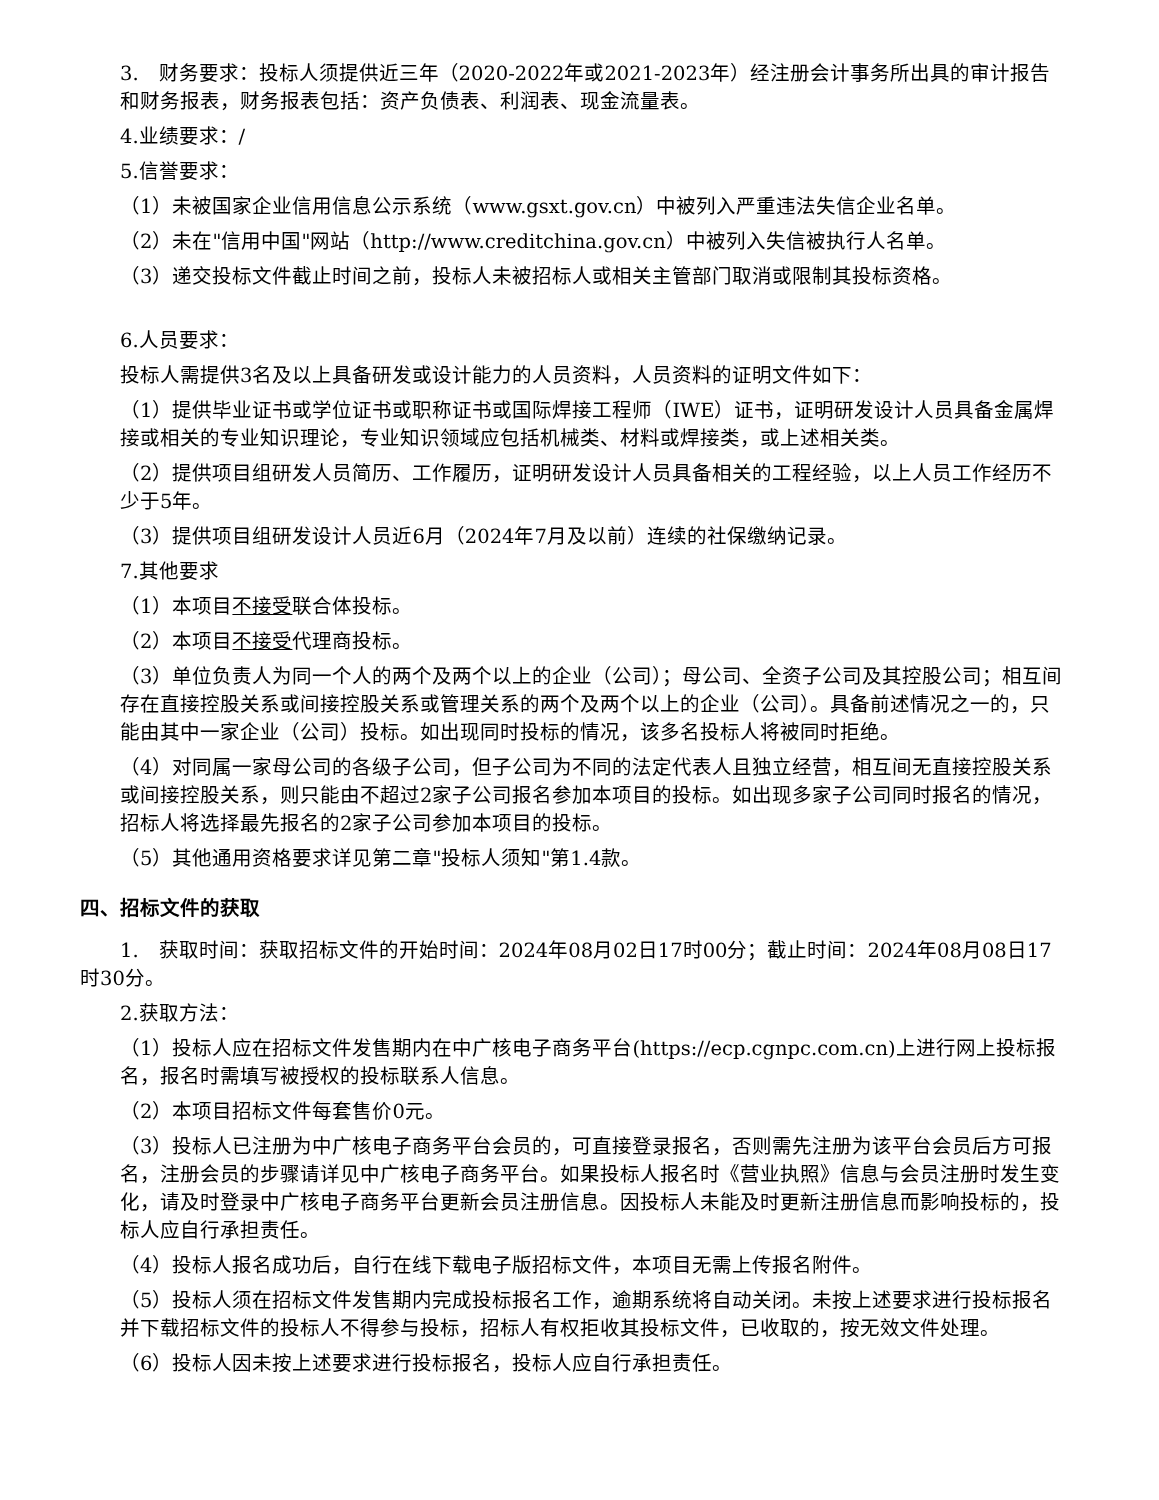3.　财务要求：投标人须提供近三年（2020-2022年或2021-2023年）经注册会计事务所出具的审计报告和财务报表，财务报表包括：资产负债表、利润表、现金流量表。
4.业绩要求：/
5.信誉要求：
（1）未被国家企业信用信息公示系统（www.gsxt.gov.cn）中被列入严重违法失信企业名单。
（2）未在"信用中国"网站（http://www.creditchina.gov.cn）中被列入失信被执行人名单。
（3）递交投标文件截止时间之前，投标人未被招标人或相关主管部门取消或限制其投标资格。
6.人员要求：
投标人需提供3名及以上具备研发或设计能力的人员资料，人员资料的证明文件如下：
（1）提供毕业证书或学位证书或职称证书或国际焊接工程师（IWE）证书，证明研发设计人员具备金属焊接或相关的专业知识理论，专业知识领域应包括机械类、材料或焊接类，或上述相关类。
（2）提供项目组研发人员简历、工作履历，证明研发设计人员具备相关的工程经验，以上人员工作经历不少于5年。
（3）提供项目组研发设计人员近6月（2024年7月及以前）连续的社保缴纳记录。
7.其他要求
（1）本项目不接受联合体投标。
（2）本项目不接受代理商投标。
（3）单位负责人为同一个人的两个及两个以上的企业（公司）；母公司、全资子公司及其控股公司；相互间存在直接控股关系或间接控股关系或管理关系的两个及两个以上的企业（公司）。具备前述情况之一的，只能由其中一家企业（公司）投标。如出现同时投标的情况，该多名投标人将被同时拒绝。
（4）对同属一家母公司的各级子公司，但子公司为不同的法定代表人且独立经营，相互间无直接控股关系或间接控股关系，则只能由不超过2家子公司报名参加本项目的投标。如出现多家子公司同时报名的情况，招标人将选择最先报名的2家子公司参加本项目的投标。
（5）其他通用资格要求详见第二章"投标人须知"第1.4款。
四、招标文件的获取
1.　获取时间：获取招标文件的开始时间：2024年08月02日17时00分；截止时间：2024年08月08日17时30分。
2.获取方法：
（1）投标人应在招标文件发售期内在中广核电子商务平台(https://ecp.cgnpc.com.cn)上进行网上投标报名，报名时需填写被授权的投标联系人信息。
（2）本项目招标文件每套售价0元。
（3）投标人已注册为中广核电子商务平台会员的，可直接登录报名，否则需先注册为该平台会员后方可报名，注册会员的步骤请详见中广核电子商务平台。如果投标人报名时《营业执照》信息与会员注册时发生变化，请及时登录中广核电子商务平台更新会员注册信息。因投标人未能及时更新注册信息而影响投标的，投标人应自行承担责任。
（4）投标人报名成功后，自行在线下载电子版招标文件，本项目无需上传报名附件。
（5）投标人须在招标文件发售期内完成投标报名工作，逾期系统将自动关闭。未按上述要求进行投标报名并下载招标文件的投标人不得参与投标，招标人有权拒收其投标文件，已收取的，按无效文件处理。
（6）投标人因未按上述要求进行投标报名，投标人应自行承担责任。